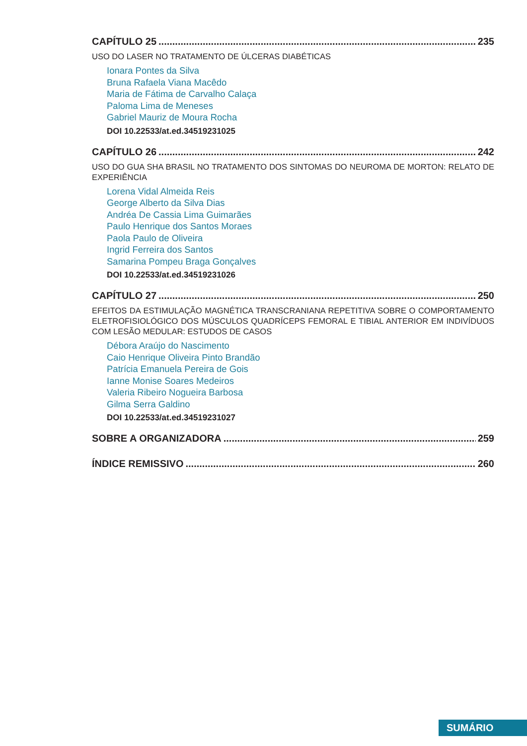CAPÍTULO 25 235
USO DO LASER NO TRATAMENTO DE ÚLCERAS DIABÉTICAS
Ionara Pontes da Silva
Bruna Rafaela Viana Macêdo
Maria de Fátima de Carvalho Calaça
Paloma Lima de Meneses
Gabriel Mauriz de Moura Rocha
DOI 10.22533/at.ed.34519231025
CAPÍTULO 26 242
USO DO GUA SHA BRASIL NO TRATAMENTO DOS SINTOMAS DO NEUROMA DE MORTON: RELATO DE EXPERIÊNCIA
Lorena Vidal Almeida Reis
George Alberto da Silva Dias
Andréa De Cassia Lima Guimarães
Paulo Henrique dos Santos Moraes
Paola Paulo de Oliveira
Ingrid Ferreira dos Santos
Samarina Pompeu Braga Gonçalves
DOI 10.22533/at.ed.34519231026
CAPÍTULO 27 250
EFEITOS DA ESTIMULAÇÃO MAGNÉTICA TRANSCRANIANA REPETITIVA SOBRE O COMPORTAMENTO ELETROFISIOLÓGICO DOS MÚSCULOS QUADRÍCEPS FEMORAL E TIBIAL ANTERIOR EM INDIVÍDUOS COM LESÃO MEDULAR: ESTUDOS DE CASOS
Débora Araújo do Nascimento
Caio Henrique Oliveira Pinto Brandão
Patrícia Emanuela Pereira de Gois
Ianne Monise Soares Medeiros
Valeria Ribeiro Nogueira Barbosa
Gilma Serra Galdino
DOI 10.22533/at.ed.34519231027
SOBRE A ORGANIZADORA 259
ÍNDICE REMISSIVO 260
SUMÁRIO